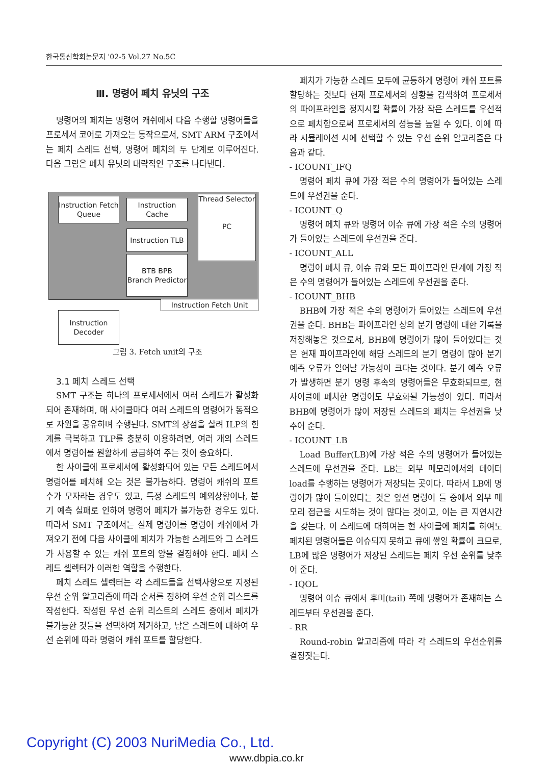한국통신학회논문지 '02-5 Vol.27 No.5C
Ⅲ. 명령어 페치 유닛의 구조
명령어의 페치는 명령어 캐쉬에서 다음 수행할 명령어들을 프로세서 코어로 가져오는 동작으로서, SMT ARM 구조에서는 페치 스레드 선택, 명령어 페치의 두 단계로 이루어진다. 다음 그림은 페치 유닛의 대략적인 구조를 나타낸다.
Instruction Fetch Queue
Instruction Cache
Instruction TLB
BTB BPB
Branch Predictor
Thread Selector
PC
Instruction Fetch Unit
Instruction Decoder
그림 3. Fetch unit의 구조
3.1 페치 스레드 선택
SMT 구조는 하나의 프로세서에서 여러 스레드가 활성화되어 존재하며, 매 사이클마다 여러 스레드의 명령어가 동적으로 자원을 공유하며 수행된다. SMT의 장점을 살려 ILP의 한계를 극복하고 TLP를 충분히 이용하려면, 여러 개의 스레드에서 명령어를 원활하게 공급하여 주는 것이 중요하다.
한 사이클에 프로세서에 활성화되어 있는 모든 스레드에서 명령어를 페치해 오는 것은 불가능하다. 명령어 캐쉬의 포트 수가 모자라는 경우도 있고, 특정 스레드의 예외상황이나, 분기 예측 실패로 인하여 명령어 페치가 불가능한 경우도 있다. 따라서 SMT 구조에서는 실제 명령어를 명령어 캐쉬에서 가져오기 전에 다음 사이클에 페치가 가능한 스레드와 그 스레드가 사용할 수 있는 캐쉬 포트의 양을 결정해야 한다. 페치 스레드 셀렉터가 이러한 역할을 수행한다.
페치 스레드 셀렉터는 각 스레드들을 선택사항으로 지정된 우선 순위 알고리즘에 따라 순서를 정하여 우선 순위 리스트를 작성한다. 작성된 우선 순위 리스트의 스레드 중에서 페치가 불가능한 것들을 선택하여 제거하고, 남은 스레드에 대하여 우선 순위에 따라 명령어 캐쉬 포트를 할당한다.
페치가 가능한 스레드 모두에 균등하게 명령어 캐쉬 포트를 할당하는 것보다 현재 프로세서의 상황을 검색하여 프로세서의 파이프라인을 정지시킬 확률이 가장 작은 스레드를 우선적으로 페치함으로써 프로세서의 성능을 높일 수 있다. 이에 따라 시뮬레이션 시에 선택할 수 있는 우선 순위 알고리즘은 다음과 같다.
- ICOUNT_IFQ
명령어 페치 큐에 가장 적은 수의 명령어가 들어있는 스레드에 우선권을 준다.
- ICOUNT_Q
명령어 페치 큐와 명령어 이슈 큐에 가장 적은 수의 명령어가 들어있는 스레드에 우선권을 준다.
- ICOUNT_ALL
명령어 페치 큐, 이슈 큐와 모든 파이프라인 단계에 가장 적은 수의 명령어가 들어있는 스레드에 우선권을 준다.
- ICOUNT_BHB
BHB에 가장 적은 수의 명령어가 들어있는 스레드에 우선권을 준다. BHB는 파이프라인 상의 분기 명령에 대한 기록을 저장해놓은 것으로서, BHB에 명령어가 많이 들어있다는 것은 현재 파이프라인에 해당 스레드의 분기 명령이 많아 분기 예측 오류가 일어날 가능성이 크다는 것이다. 분기 예측 오류가 발생하면 분기 명령 후속의 명령어들은 무효화되므로, 현 사이클에 페치한 명령어도 무효화될 가능성이 있다. 따라서 BHB에 명령어가 많이 저장된 스레드의 페치는 우선권을 낮추어 준다.
- ICOUNT_LB
Load Buffer(LB)에 가장 적은 수의 명령어가 들어있는 스레드에 우선권을 준다. LB는 외부 메모리에서의 데이터 load를 수행하는 명령어가 저장되는 곳이다. 따라서 LB에 명령어가 많이 들어있다는 것은 앞선 명령어 들 중에서 외부 메모리 접근을 시도하는 것이 많다는 것이고, 이는 큰 지연시간을 갖는다. 이 스레드에 대하여는 현 사이클에 페치를 하여도 페치된 명령어들은 이슈되지 못하고 큐에 쌓일 확률이 크므로, LB에 많은 명령어가 저장된 스레드는 페치 우선 순위를 낮추어 준다.
- IQOL
명령어 이슈 큐에서 후미(tail) 쪽에 명령어가 존재하는 스레드부터 우선권을 준다.
- RR
Round-robin 알고리즘에 따라 각 스레드의 우선순위를 결정짓는다.
Copyright (C) 2003 NuriMedia Co., Ltd.
www.dbpia.co.kr